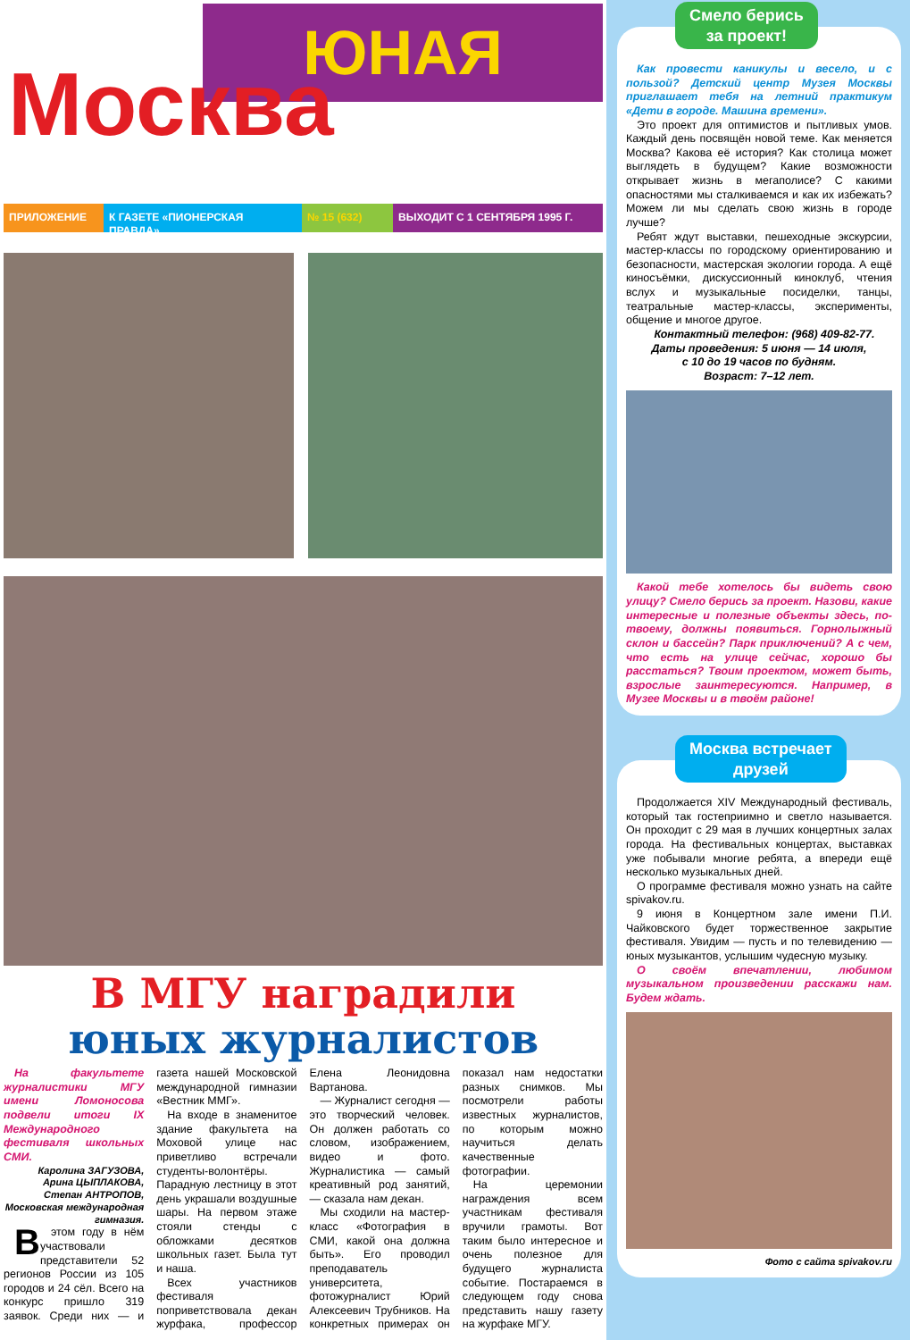ЮНАЯ
Москва
ПРИЛОЖЕНИЕ К ГАЗЕТЕ «ПИОНЕРСКАЯ ПРАВДА». № 15 (632) ВЫХОДИТ С 1 СЕНТЯБРЯ 1995 Г.
В МГУ наградили
юных журналистов
На факультете журналистики МГУ имени Ломоносова подвели итоги IX Международного фестиваля школьных СМИ.
Каролина ЗАГУЗОВА,
Арина ЦЫПЛАКОВА, Степан АНТРОПОВ,
Московская международная гимназия.
В этом году в нём участвовали представители 52 регионов России из 105 городов и 24 сёл. Всего на конкурс пришло 319 заявок. Среди них — и газета нашей Московской международной гимназии «Вестник ММГ».
На входе в знаменитое здание факультета на Моховой улице нас приветливо встречали студенты-волонтёры. Парадную лестницу в этот день украшали воздушные шары. На первом этаже стояли стенды с обложками десятков школьных газет. Была тут и наша.
Всех участников фестиваля поприветствовала декан журфака, профессор Елена Леонидовна Вартанова.
— Журналист сегодня — это творческий человек. Он должен работать со словом, изображением, видео и фото. Журналистика — самый креативный род занятий, — сказала нам декан.
Мы сходили на мастер-класс «Фотография в СМИ, какой она должна быть». Его проводил преподаватель университета, фотожурналист Юрий Алексеевич Трубников. На конкретных примерах он показал нам недостатки разных снимков. Мы посмотрели работы известных журналистов, по которым можно научиться делать качественные фотографии.
На церемонии награждения всем участникам фестиваля вручили грамоты. Вот таким было интересное и очень полезное для будущего журналиста событие. Постараемся в следующем году снова представить нашу газету на журфаке МГУ.
Смело берись
за проект!
Как провести каникулы и весело, и с пользой? Детский центр Музея Москвы приглашает тебя на летний практикум «Дети в городе. Машина времени».
Это проект для оптимистов и пытливых умов. Каждый день посвящён новой теме. Как меняется Москва? Какова её история? Как столица может выглядеть в будущем? Какие возможности открывает жизнь в мегаполисе? С какими опасностями мы сталкиваемся и как их избежать? Можем ли мы сделать свою жизнь в городе лучше?
Ребят ждут выставки, пешеходные экскурсии, мастер-классы по городскому ориентированию и безопасности, мастерская экологии города. А ещё киносъёмки, дискуссионный киноклуб, чтения вслух и музыкальные посиделки, танцы, театральные мастер-классы, эксперименты, общение и многое другое.
Контактный телефон: (968) 409-82-77.
Даты проведения: 5 июня — 14 июля,
с 10 до 19 часов по будням.
Возраст: 7–12 лет.
Какой тебе хотелось бы видеть свою улицу? Смело берись за проект. Назови, какие интересные и полезные объекты здесь, по-твоему, должны появиться. Горнолыжный склон и бассейн? Парк приключений? А с чем, что есть на улице сейчас, хорошо бы расстаться? Твоим проектом, может быть, взрослые заинтересуются. Например, в Музее Москвы и в твоём районе!
Москва встречает
друзей
Продолжается XIV Международный фестиваль, который так гостеприимно и светло называется. Он проходит с 29 мая в лучших концертных залах города. На фестивальных концертах, выставках уже побывали многие ребята, а впереди ещё несколько музыкальных дней.
О программе фестиваля можно узнать на сайте spivakov.ru.
9 июня в Концертном зале имени П.И. Чайковского будет торжественное закрытие фестиваля. Увидим — пусть и по телевидению — юных музыкантов, услышим чудесную музыку.
О своём впечатлении, любимом музыкальном произведении расскажи нам. Будем ждать.
Фото с сайта spivakov.ru